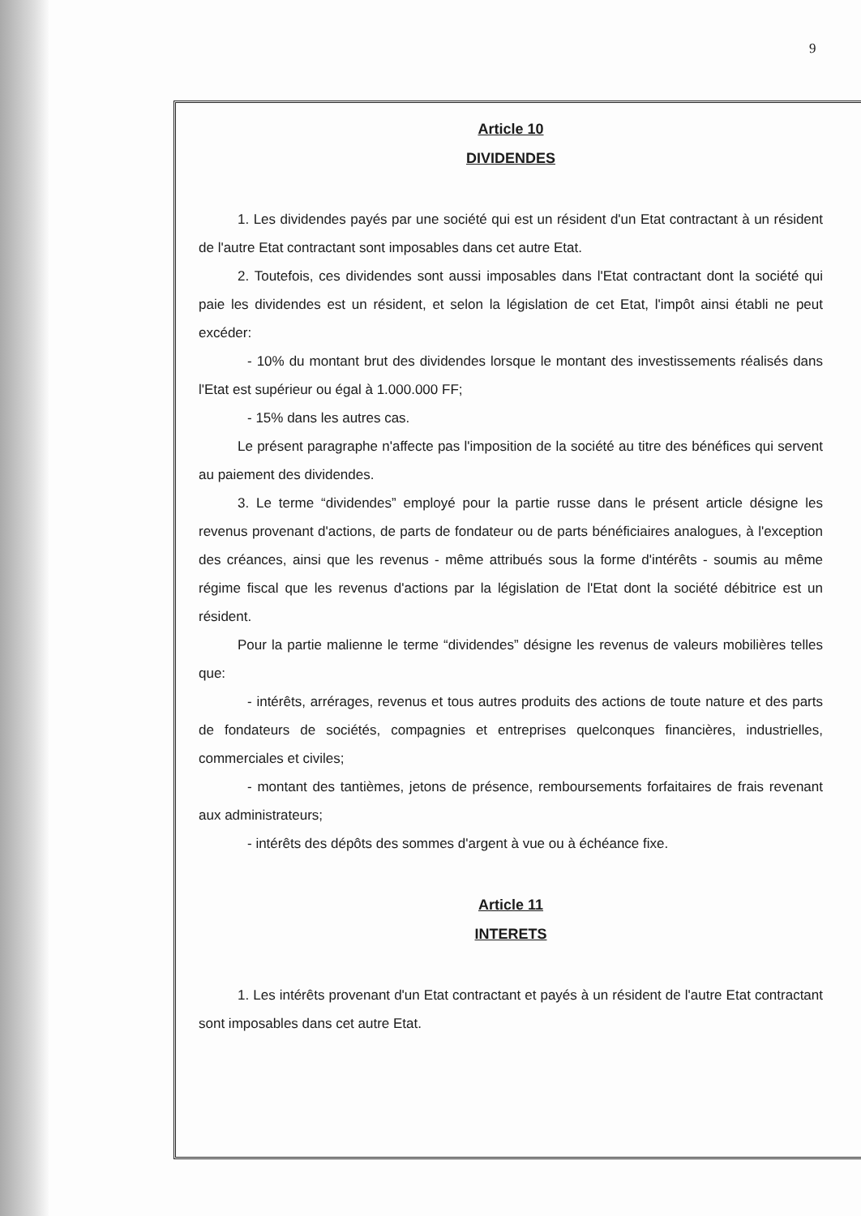9
Article 10
DIVIDENDES
1. Les dividendes payés par une société qui est un résident d'un Etat contractant à un résident de l'autre Etat contractant sont imposables dans cet autre Etat.
2. Toutefois, ces dividendes sont aussi imposables dans l'Etat contractant dont la société qui paie les dividendes est un résident, et selon la législation de cet Etat, l'impôt ainsi établi ne peut excéder:
- 10% du montant brut des dividendes lorsque le montant des investissements réalisés dans l'Etat est supérieur ou égal à 1.000.000 FF;
- 15% dans les autres cas.
Le présent paragraphe n'affecte pas l'imposition de la société au titre des bénéfices qui servent au paiement des dividendes.
3. Le terme “dividendes” employé pour la partie russe dans le présent article désigne les revenus provenant d'actions, de parts de fondateur ou de parts bénéficiaires analogues, à l'exception des créances, ainsi que les revenus - même attribués sous la forme d'intérêts - soumis au même régime fiscal que les revenus d'actions par la législation de l'Etat dont la société débitrice est un résident.
Pour la partie malienne le terme “dividendes” désigne les revenus de valeurs mobilières telles que:
- intérêts, arrérages, revenus et tous autres produits des actions de toute nature et des parts de fondateurs de sociétés, compagnies et entreprises quelconques financières, industrielles, commerciales et civiles;
- montant des tantièmes, jetons de présence, remboursements forfaitaires de frais revenant aux administrateurs;
- intérêts des dépôts des sommes d'argent à vue ou à échéance fixe.
Article 11
INTERETS
1. Les intérêts provenant d'un Etat contractant et payés à un résident de l'autre Etat contractant sont imposables dans cet autre Etat.